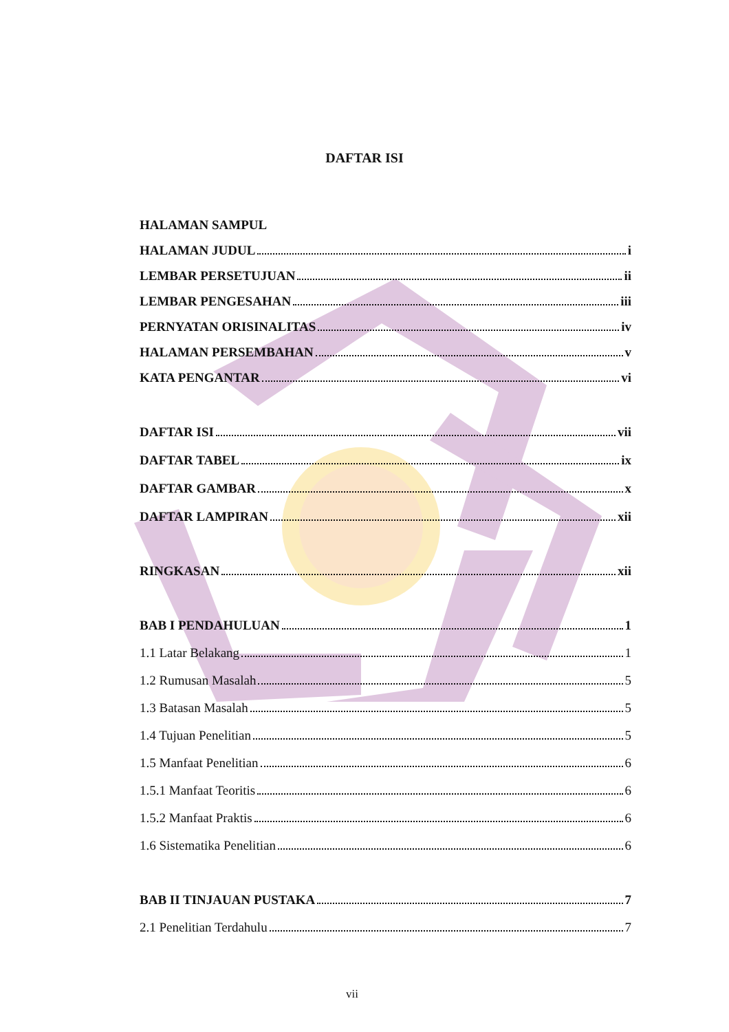DAFTAR ISI
HALAMAN SAMPUL
HALAMAN JUDUL i
LEMBAR PERSETUJUAN ii
LEMBAR PENGESAHAN iii
PERNYATAN ORISINALITAS iv
HALAMAN PERSEMBAHAN v
KATA PENGANTAR vi
DAFTAR ISI vii
DAFTAR TABEL ix
DAFTAR GAMBAR x
DAFTAR LAMPIRAN xii
RINGKASAN xii
BAB I PENDAHULUAN 1
1.1 Latar Belakang 1
1.2 Rumusan Masalah 5
1.3 Batasan Masalah 5
1.4 Tujuan Penelitian 5
1.5 Manfaat Penelitian 6
1.5.1 Manfaat Teoritis 6
1.5.2 Manfaat Praktis 6
1.6 Sistematika Penelitian 6
BAB II TINJAUAN PUSTAKA 7
2.1 Penelitian Terdahulu 7
vii